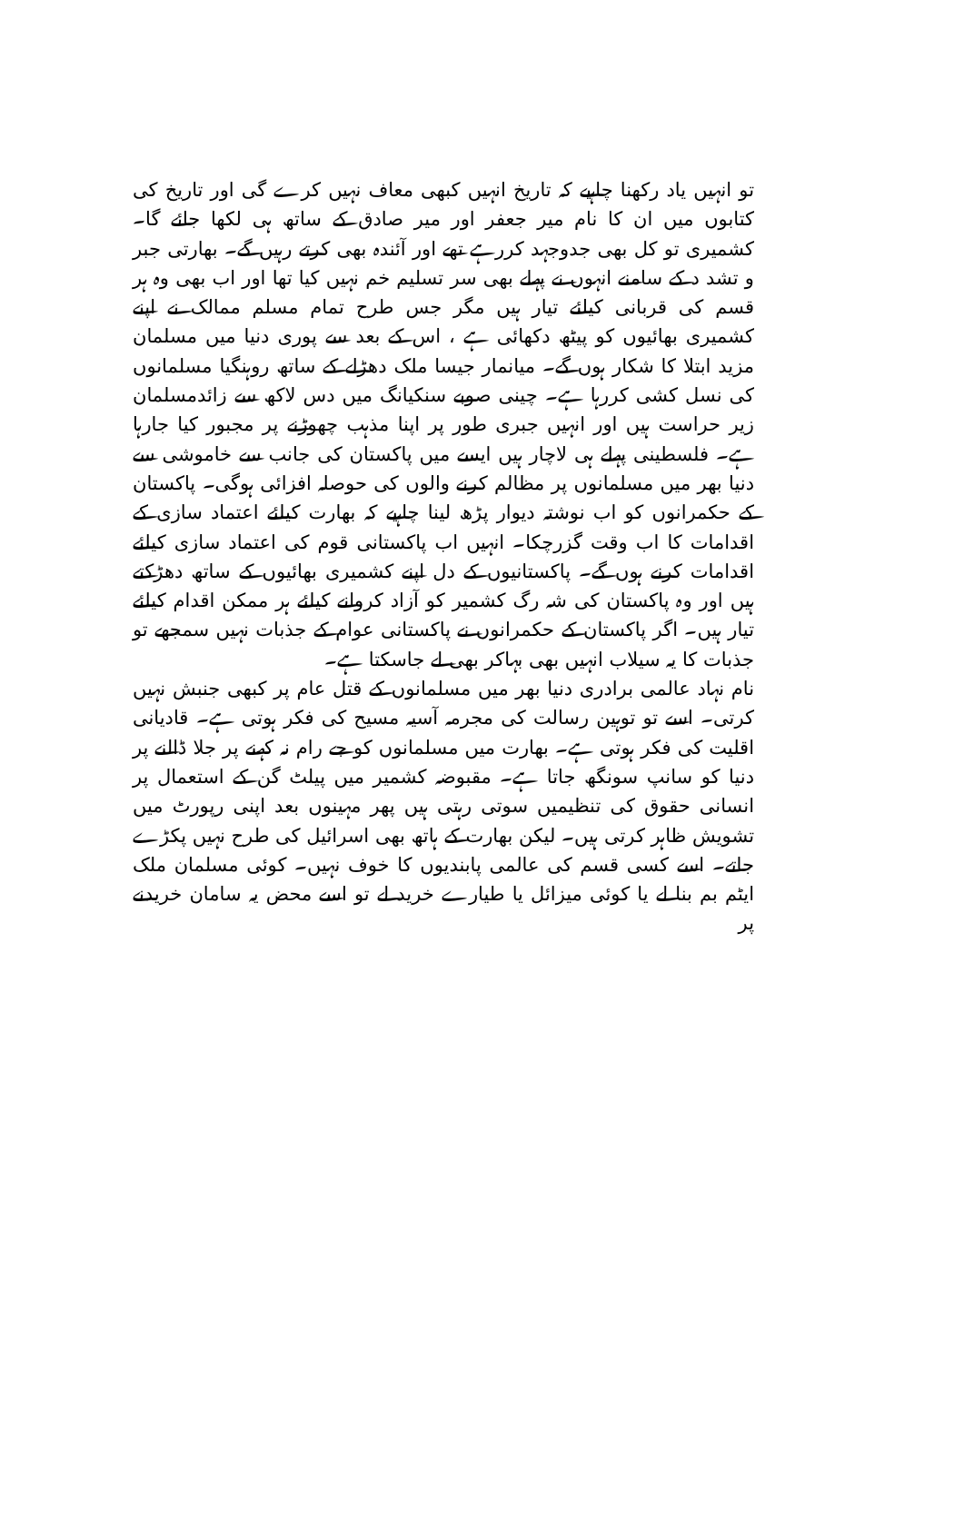تو انہیں یاد رکھنا چاہیے کہ تاریخ انہیں کبھی معاف نہیں کرے گی اور تاریخ کی کتابوں میں ان کا نام میر جعفر اور میر صادق کے ساتھ ہی لکھا جائے گا۔ کشمیری تو کل بھی جدوجہد کررہے تھے اور آئندہ بھی کرتے رہیں گے۔ بھارتی جبر و تشد د کے سامنے انہوں نے پہلے بھی سر تسلیم خم نہیں کیا تھا اور اب بھی وہ ہر قسم کی قربانی کیلئے تیار ہیں مگر جس طرح تمام مسلم ممالک نے اپنے کشمیری بھائیوں کو پیٹھ دکھائی ہے ، اس کے بعد سے پوری دنیا میں مسلمان مزید ابتلا کا شکار ہوں گے۔ میانمار جیسا ملک دھڑلے کے ساتھ روہنگیا مسلمانوں کی نسل کشی کررہا ہے۔ چینی صوبے سنکیانگ میں دس لاکھ سے زائدمسلمان زیر حراست ہیں اور انہیں جبری طور پر اپنا مذہب چھوڑنے پر مجبور کیا جارہا ہے۔ فلسطینی پہلے ہی لاچار ہیں ایسے میں پاکستان کی جانب سے خاموشی سے دنیا بھر میں مسلمانوں پر مظالم کرنے والوں کی حوصلہ افزائی ہوگی۔ پاکستان کے حکمرانوں کو اب نوشتہ دیوار پڑھ لینا چاہیے کہ بھارت کیلئے اعتماد سازی کے اقدامات کا اب وقت گزرچکا۔ انہیں اب پاکستانی قوم کی اعتماد سازی کیلئے اقدامات کرنے ہوں گے۔ پاکستانیوں کے دل اپنے کشمیری بھائیوں کے ساتھ دھڑکتے ہیں اور وہ پاکستان کی شہ رگ کشمیر کو آزاد کروانے کیلئے ہر ممکن اقدام کیلئے تیار ہیں۔ اگر پاکستان کے حکمرانوں نے پاکستانی عوام کے جذبات نہیں سمجھے تو جذبات کا یہ سیلاب انہیں بھی بہاکر بھی لے جاسکتا ہے۔
نام نہاد عالمی برادری دنیا بھر میں مسلمانوں کے قتل عام پر کبھی جنبش نہیں کرتی۔ اسے تو توہین رسالت کی مجرمہ آسیہ مسیح کی فکر ہوتی ہے۔ قادیانی اقلیت کی فکر ہوتی ہے۔ بھارت میں مسلمانوں کو جے رام نہ کہنے پر جلا ڈالنے پر دنیا کو سانپ سونگھ جاتا ہے۔ مقبوضہ کشمیر میں پیلٹ گن کے استعمال پر انسانی حقوق کی تنظیمیں سوتی رہتی ہیں پھر مہینوں بعد اپنی رپورٹ میں تشویش ظاہر کرتی ہیں۔ لیکن بھارت کے ہاتھ بھی اسرائیل کی طرح نہیں پکڑے جاتے۔ اسے کسی قسم کی عالمی پابندیوں کا خوف نہیں۔ کوئی مسلمان ملک ایٹم بم بنا لے یا کوئی میزائل یا طیارے خرید لے تو اسے محض یہ سامان خریدنے پر